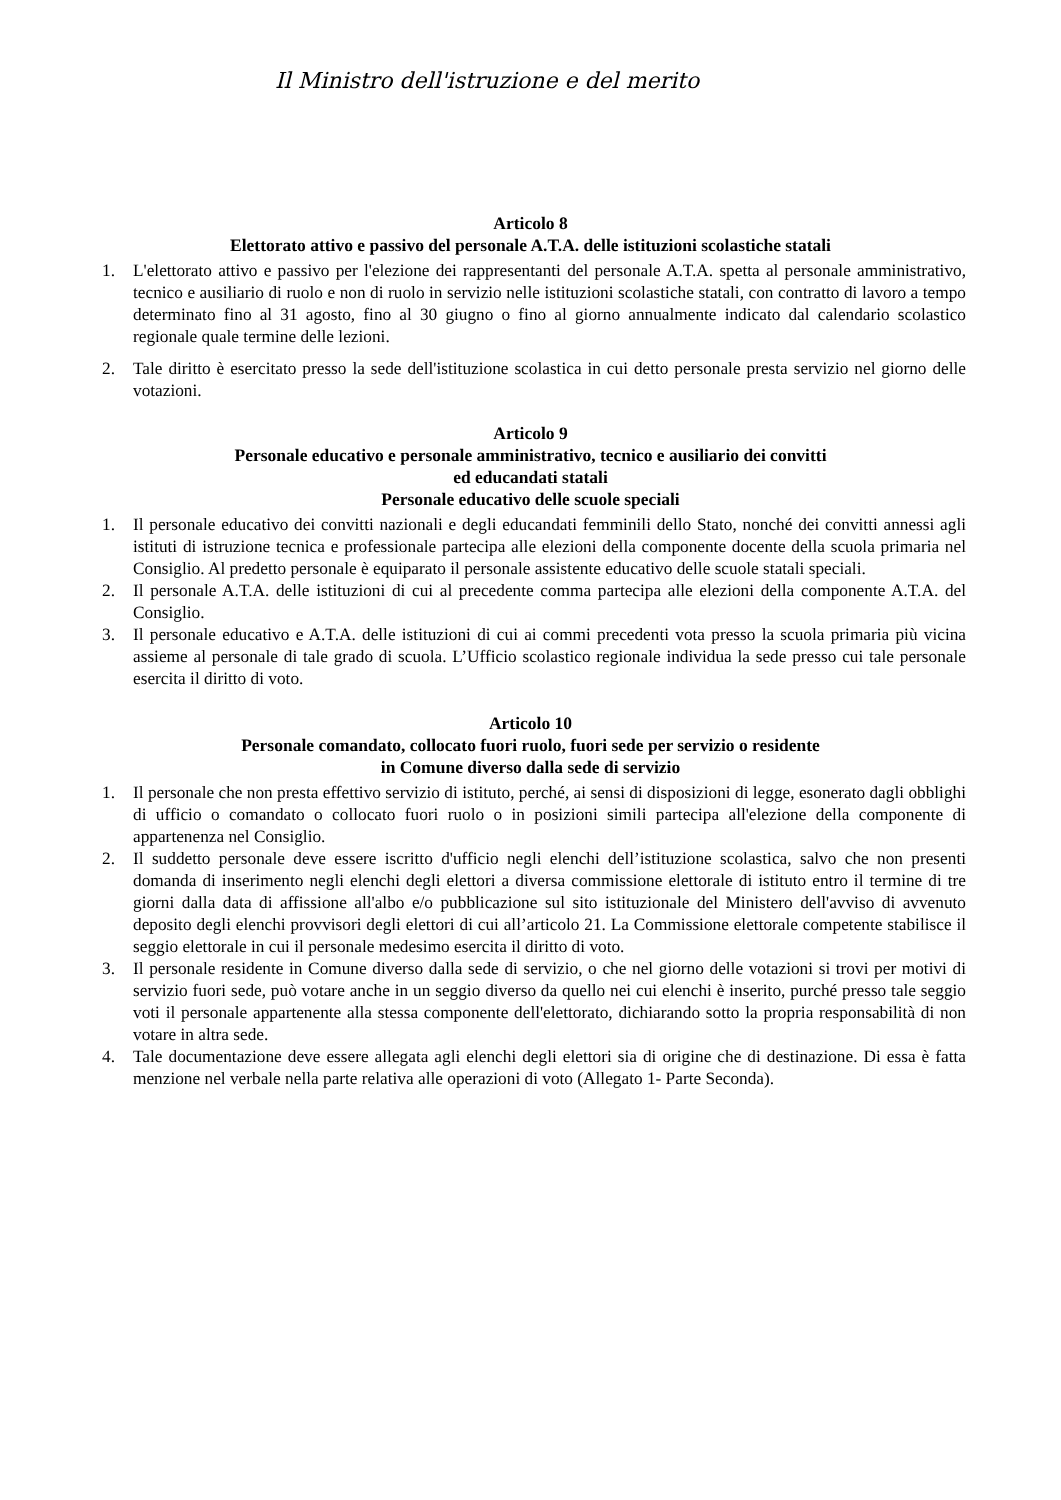Il Ministro dell'istruzione e del merito
Articolo 8
Elettorato attivo e passivo del personale A.T.A. delle istituzioni scolastiche statali
1. L'elettorato attivo e passivo per l'elezione dei rappresentanti del personale A.T.A. spetta al personale amministrativo, tecnico e ausiliario di ruolo e non di ruolo in servizio nelle istituzioni scolastiche statali, con contratto di lavoro a tempo determinato fino al 31 agosto, fino al 30 giugno o fino al giorno annualmente indicato dal calendario scolastico regionale quale termine delle lezioni.
2. Tale diritto è esercitato presso la sede dell'istituzione scolastica in cui detto personale presta servizio nel giorno delle votazioni.
Articolo 9
Personale educativo e personale amministrativo, tecnico e ausiliario dei convitti
ed educandati statali
Personale educativo delle scuole speciali
1. Il personale educativo dei convitti nazionali e degli educandati femminili dello Stato, nonché dei convitti annessi agli istituti di istruzione tecnica e professionale partecipa alle elezioni della componente docente della scuola primaria nel Consiglio. Al predetto personale è equiparato il personale assistente educativo delle scuole statali speciali.
2. Il personale A.T.A. delle istituzioni di cui al precedente comma partecipa alle elezioni della componente A.T.A. del Consiglio.
3. Il personale educativo e A.T.A. delle istituzioni di cui ai commi precedenti vota presso la scuola primaria più vicina assieme al personale di tale grado di scuola. L’Ufficio scolastico regionale individua la sede presso cui tale personale esercita il diritto di voto.
Articolo 10
Personale comandato, collocato fuori ruolo, fuori sede per servizio o residente
in Comune diverso dalla sede di servizio
1. Il personale che non presta effettivo servizio di istituto, perché, ai sensi di disposizioni di legge, esonerato dagli obblighi di ufficio o comandato o collocato fuori ruolo o in posizioni simili partecipa all'elezione della componente di appartenenza nel Consiglio.
2. Il suddetto personale deve essere iscritto d'ufficio negli elenchi dell’istituzione scolastica, salvo che non presenti domanda di inserimento negli elenchi degli elettori a diversa commissione elettorale di istituto entro il termine di tre giorni dalla data di affissione all'albo e/o pubblicazione sul sito istituzionale del Ministero dell'avviso di avvenuto deposito degli elenchi provvisori degli elettori di cui all’articolo 21. La Commissione elettorale competente stabilisce il seggio elettorale in cui il personale medesimo esercita il diritto di voto.
3. Il personale residente in Comune diverso dalla sede di servizio, o che nel giorno delle votazioni si trovi per motivi di servizio fuori sede, può votare anche in un seggio diverso da quello nei cui elenchi è inserito, purché presso tale seggio voti il personale appartenente alla stessa componente dell'elettorato, dichiarando sotto la propria responsabilità di non votare in altra sede.
4. Tale documentazione deve essere allegata agli elenchi degli elettori sia di origine che di destinazione. Di essa è fatta menzione nel verbale nella parte relativa alle operazioni di voto (Allegato 1- Parte Seconda).